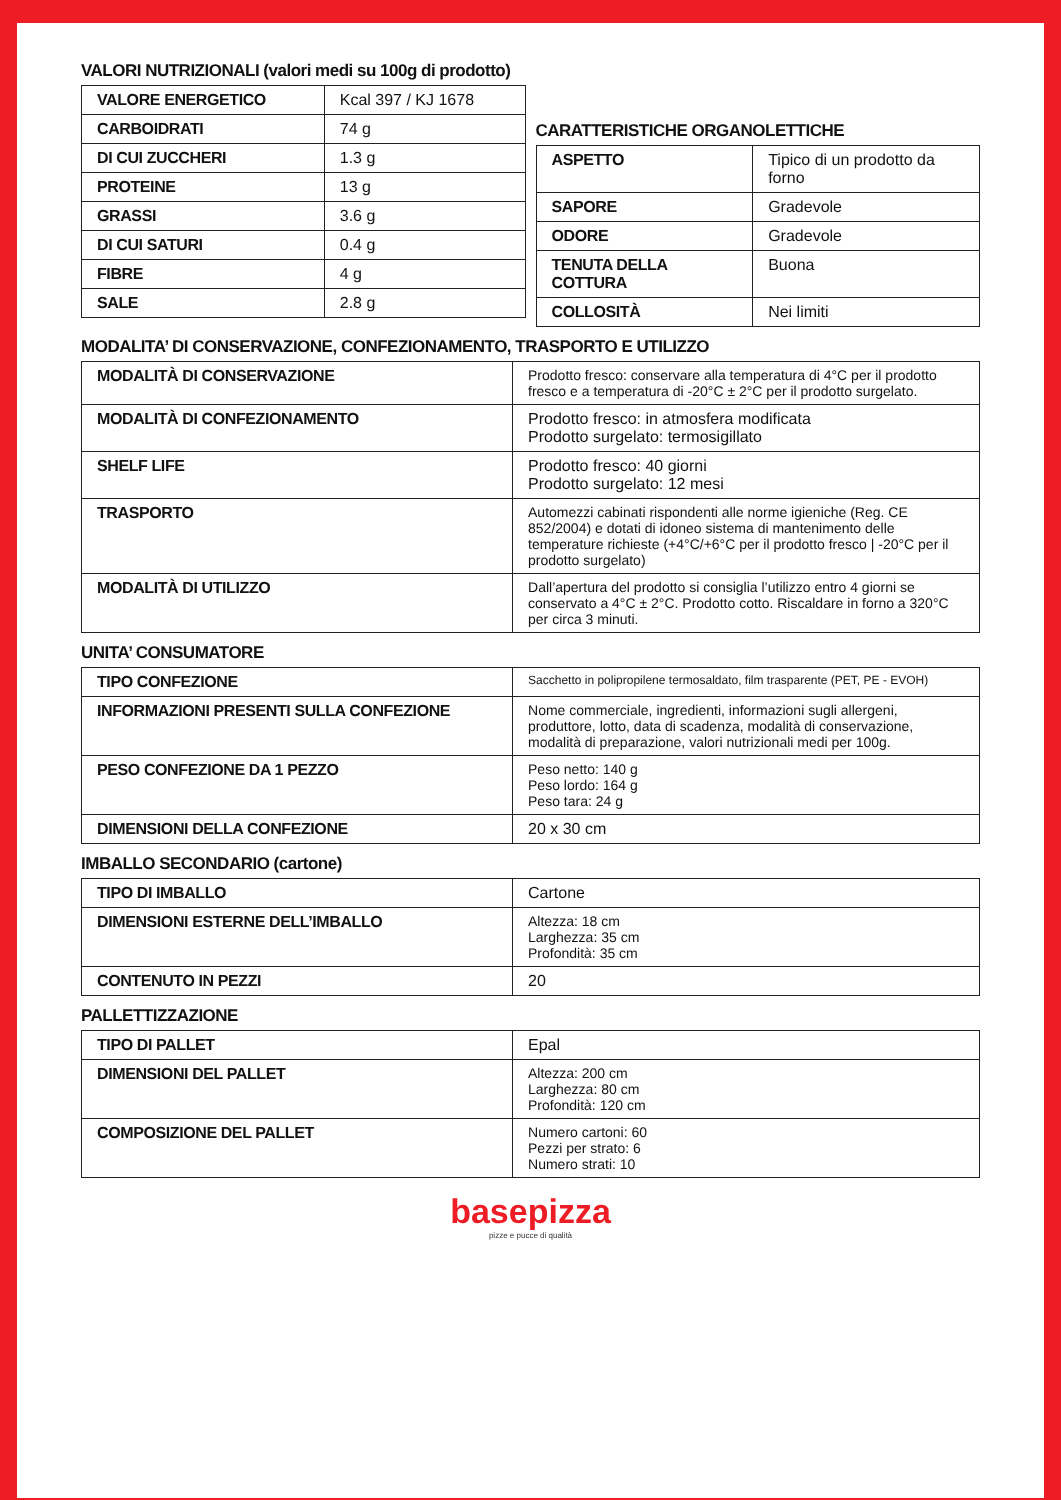VALORI NUTRIZIONALI (valori medi su 100g di prodotto)
| VALORE ENERGETICO | Kcal 397 / KJ 1678 |
| CARBOIDRATI | 74 g |
| DI CUI ZUCCHERI | 1.3 g |
| PROTEINE | 13 g |
| GRASSI | 3.6 g |
| DI CUI SATURI | 0.4 g |
| FIBRE | 4 g |
| SALE | 2.8 g |
CARATTERISTICHE ORGANOLETTICHE
| ASPETTO | Tipico di un prodotto da forno |
| SAPORE | Gradevole |
| ODORE | Gradevole |
| TENUTA DELLA COTTURA | Buona |
| COLLOSITÀ | Nei limiti |
MODALITA’ DI CONSERVAZIONE, CONFEZIONAMENTO, TRASPORTO E UTILIZZO
| MODALITÀ DI CONSERVAZIONE | Prodotto fresco: conservare alla temperatura di 4°C per il prodotto fresco e a temperatura di -20°C ± 2°C per il prodotto surgelato. |
| MODALITÀ DI CONFEZIONAMENTO | Prodotto fresco: in atmosfera modificata Prodotto surgelato: termosigillato |
| SHELF LIFE | Prodotto fresco: 40 giorni Prodotto surgelato: 12 mesi |
| TRASPORTO | Automezzi cabinati rispondenti alle norme igieniche (Reg. CE 852/2004) e dotati di idoneo sistema di mantenimento delle temperature richieste (+4°C/+6°C per il prodotto fresco / -20°C per il prodotto surgelato) |
| MODALITÀ DI UTILIZZO | Dall’apertura del prodotto si consiglia l’utilizzo entro 4 giorni se conservato a 4°C ± 2°C. Prodotto cotto. Riscaldare in forno a 320°C per circa 3 minuti. |
UNITA’ CONSUMATORE
| TIPO CONFEZIONE | Sacchetto in polipropilene termosaldato, film trasparente (PET, PE - EVOH) |
| INFORMAZIONI PRESENTI SULLA CONFEZIONE | Nome commerciale, ingredienti, informazioni sugli allergeni, produttore, lotto, data di scadenza, modalità di conservazione, modalità di preparazione, valori nutrizionali medi per 100g. |
| PESO CONFEZIONE DA 1 PEZZO | Peso netto: 140 g Peso lordo: 164 g Peso tara: 24 g |
| DIMENSIONI DELLA CONFEZIONE | 20 x 30 cm |
IMBALLO SECONDARIO (cartone)
| TIPO DI IMBALLO | Cartone |
| DIMENSIONI ESTERNE DELL’IMBALLO | Altezza: 18 cm Larghezza: 35 cm Profondità: 35 cm |
| CONTENUTO IN PEZZI | 20 |
PALLETTIZZAZIONE
| TIPO DI PALLET | Epal |
| DIMENSIONI DEL PALLET | Altezza: 200 cm Larghezza: 80 cm Profondità: 120 cm |
| COMPOSIZIONE DEL PALLET | Numero cartoni: 60 Pezzi per strato: 6 Numero strati: 10 |
basepizza
pizze e pucce di qualità